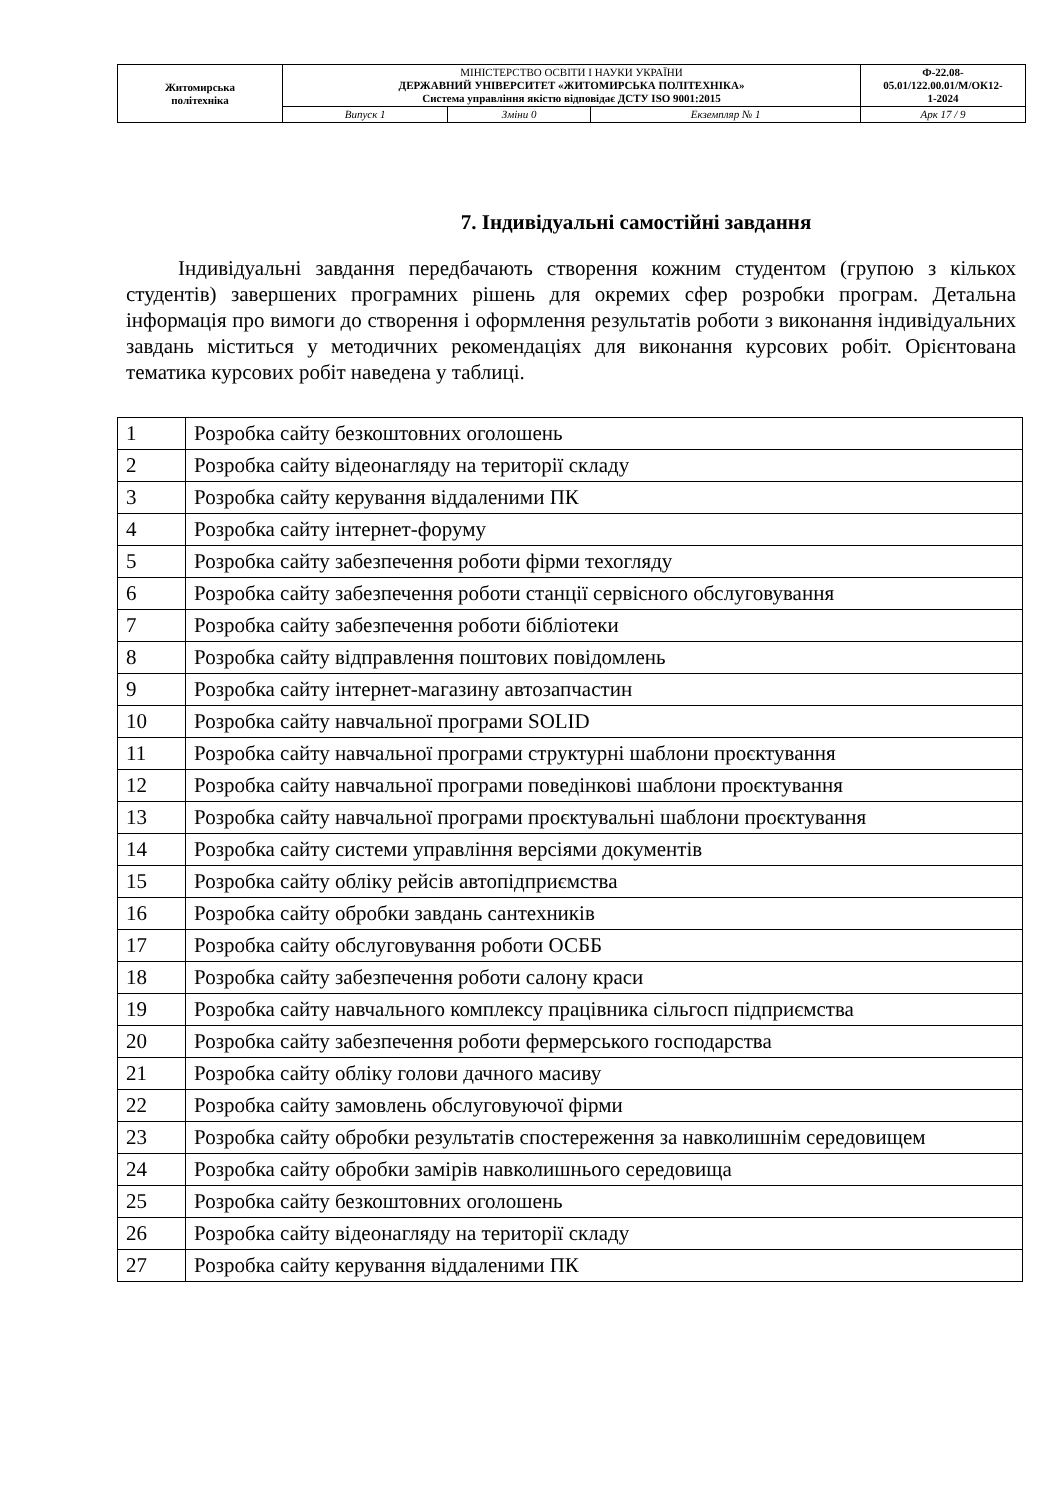| Житомирська політехніка | МІНІСТЕРСТВО ОСВІТИ І НАУКИ УКРАЇНИ ДЕРЖАВНИЙ УНІВЕРСИТЕТ «ЖИТОМИРСЬКА ПОЛІТЕХНІКА» Система управління якістю відповідає ДСТУ ISO 9001:2015 | | | Ф-22.08- 05.01/122.00.01/М/ОК12- 1-2024 |
| | Випуск 1 | Зміни 0 | Екземпляр № 1 | Арк 17 / 9 |
7. Індивідуальні самостійні завдання
Індивідуальні завдання передбачають створення кожним студентом (групою з кількох студентів) завершених програмних рішень для окремих сфер розробки програм. Детальна інформація про вимоги до створення і оформлення результатів роботи з виконання індивідуальних завдань міститься у методичних рекомендаціях для виконання курсових робіт. Орієнтована тематика курсових робіт наведена у таблиці.
| 1 | Розробка сайту безкоштовних оголошень |
| 2 | Розробка сайту відеонагляду на території складу |
| 3 | Розробка сайту керування віддаленими ПК |
| 4 | Розробка сайту інтернет-форуму |
| 5 | Розробка сайту забезпечення роботи фірми техогляду |
| 6 | Розробка сайту забезпечення роботи станції сервісного обслуговування |
| 7 | Розробка сайту забезпечення роботи бібліотеки |
| 8 | Розробка сайту відправлення поштових повідомлень |
| 9 | Розробка сайту інтернет-магазину автозапчастин |
| 10 | Розробка сайту навчальної програми SOLID |
| 11 | Розробка сайту навчальної програми структурні шаблони проєктування |
| 12 | Розробка сайту навчальної програми поведінкові шаблони проєктування |
| 13 | Розробка сайту навчальної програми проєктувальні шаблони проєктування |
| 14 | Розробка сайту системи управління версіями документів |
| 15 | Розробка сайту обліку рейсів автопідприємства |
| 16 | Розробка сайту обробки завдань сантехників |
| 17 | Розробка сайту обслуговування роботи ОСББ |
| 18 | Розробка сайту забезпечення роботи салону краси |
| 19 | Розробка сайту навчального комплексу працівника сільгосп підприємства |
| 20 | Розробка сайту забезпечення роботи фермерського господарства |
| 21 | Розробка сайту обліку голови дачного масиву |
| 22 | Розробка сайту замовлень обслуговуючої фірми |
| 23 | Розробка сайту обробки результатів спостереження за навколишнім середовищем |
| 24 | Розробка сайту обробки замірів навколишнього середовища |
| 25 | Розробка сайту безкоштовних оголошень |
| 26 | Розробка сайту відеонагляду на території складу |
| 27 | Розробка сайту керування віддаленими ПК |